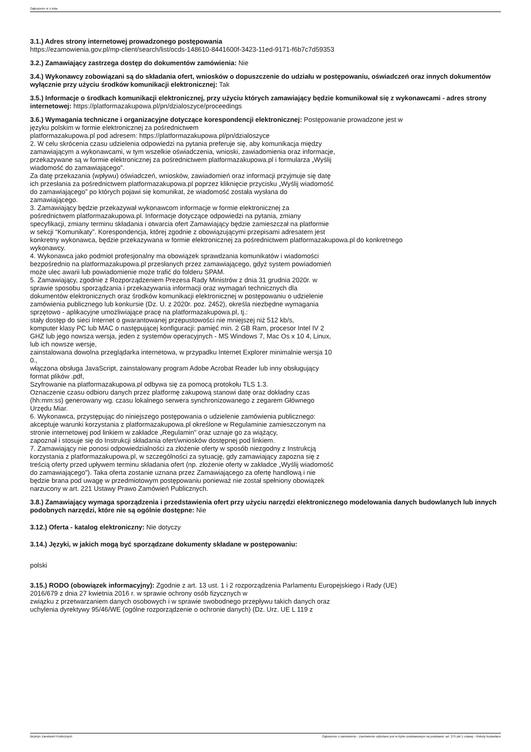Ogłoszenie nr z dnia
3.1.) Adres strony internetowej prowadzonego postępowania
https://ezamowienia.gov.pl/mp-client/search/list/ocds-148610-8441600f-3423-11ed-9171-f6b7c7d59353
3.2.) Zamawiający zastrzega dostęp do dokumentów zamówienia: Nie
3.4.) Wykonawcy zobowiązani są do składania ofert, wniosków o dopuszczenie do udziału w postępowaniu, oświadczeń oraz innych dokumentów wyłącznie przy użyciu środków komunikacji elektronicznej: Tak
3.5.) Informacje o środkach komunikacji elektronicznej, przy użyciu których zamawiający będzie komunikował się z wykonawcami - adres strony internetowej: https://platformazakupowa.pl/pn/dzialoszyce/proceedings
3.6.) Wymagania techniczne i organizacyjne dotyczące korespondencji elektronicznej: Postępowanie prowadzone jest w
języku polskim w formie elektronicznej za pośrednictwem
platformazakupowa.pl pod adresem: https://platformazakupowa.pl/pn/dzialoszyce
2. W celu skrócenia czasu udzielenia odpowiedzi na pytania preferuje się, aby komunikacja między
zamawiającym a wykonawcami, w tym wszelkie oświadczenia, wnioski, zawiadomienia oraz informacje,
przekazywane są w formie elektronicznej za pośrednictwem platformazakupowa.pl i formularza „Wyślij
wiadomość do zamawiającego”.
Za datę przekazania (wpływu) oświadczeń, wniosków, zawiadomień oraz informacji przyjmuje się datę
ich przesłania za pośrednictwem platformazakupowa.pl poprzez kliknięcie przycisku „Wyślij wiadomość
do zamawiającego” po których pojawi się komunikat, że wiadomość została wysłana do
zamawiającego.
3. Zamawiający będzie przekazywał wykonawcom informacje w formie elektronicznej za
pośrednictwem platformazakupowa.pl. Informacje dotyczące odpowiedzi na pytania, zmiany
specyfikacji, zmiany terminu składania i otwarcia ofert Zamawiający będzie zamieszczał na platformie
w sekcji “Komunikaty”. Korespondencja, której zgodnie z obowiązującymi przepisami adresatem jest
konkretny wykonawca, będzie przekazywana w formie elektronicznej za pośrednictwem platformazakupowa.pl do konkretnego
wykonawcy.
4. Wykonawca jako podmiot profesjonalny ma obowiązek sprawdzania komunikatów i wiadomości
bezpośrednio na platformazakupowa.pl przesłanych przez zamawiającego, gdyż system powiadomień
może ulec awarii lub powiadomienie może trafić do folderu SPAM.
5. Zamawiający, zgodnie z Rozporządzeniem Prezesa Rady Ministrów z dnia 31 grudnia 2020r. w
sprawie sposobu sporządzania i przekazywania informacji oraz wymagań technicznych dla
dokumentów elektronicznych oraz środków komunikacji elektronicznej w postępowaniu o udzielenie
zamówienia publicznego lub konkursie (Dz. U. z 2020r. poz. 2452), określa niezbędne wymagania
sprzętowo - aplikacyjne umożliwiające pracę na platformazakupowa.pl, tj.:
stały dostęp do sieci Internet o gwarantowanej przepustowości nie mniejszej niż 512 kb/s,
komputer klasy PC lub MAC o następującej konfiguracji: pamięć min. 2 GB Ram, procesor Intel IV 2
GHZ lub jego nowsza wersja, jeden z systemów operacyjnych - MS Windows 7, Mac Os x 10 4, Linux,
lub ich nowsze wersje,
zainstalowana dowolna przeglądarka internetowa, w przypadku Internet Explorer minimalnie wersja 10
0.,
włączona obsługa JavaScript, zainstalowany program Adobe Acrobat Reader lub inny obsługujący
format plików .pdf,
Szyfrowanie na platformazakupowa.pl odbywa się za pomocą protokołu TLS 1.3.
Oznaczenie czasu odbioru danych przez platformę zakupową stanowi datę oraz dokładny czas
(hh:mm:ss) generowany wg. czasu lokalnego serwera synchronizowanego z zegarem Głównego
Urzędu Miar.
6. Wykonawca, przystępując do niniejszego postępowania o udzielenie zamówienia publicznego:
akceptuje warunki korzystania z platformazakupowa.pl określone w Regulaminie zamieszczonym na
stronie internetowej pod linkiem w zakładce „Regulamin" oraz uznaje go za wiążący,
zapoznał i stosuje się do Instrukcji składania ofert/wniosków dostępnej pod linkiem.
7. Zamawiający nie ponosi odpowiedzialności za złożenie oferty w sposób niezgodny z Instrukcją
korzystania z platformazakupowa.pl, w szczególności za sytuację, gdy zamawiający zapozna się z
treścią oferty przed upływem terminu składania ofert (np. złożenie oferty w zakładce „Wyślij wiadomość
do zamawiającego"). Taka oferta zostanie uznana przez Zamawiającego za ofertę handlową i nie
będzie brana pod uwagę w przedmiotowym postępowaniu ponieważ nie został spełniony obowiązek
narzucony w art. 221 Ustawy Prawo Zamówień Publicznych.
3.8.) Zamawiający wymaga sporządzenia i przedstawienia ofert przy użyciu narzędzi elektronicznego modelowania danych budowlanych lub innych podobnych narzędzi, które nie są ogólnie dostępne: Nie
3.12.) Oferta - katalog elektroniczny: Nie dotyczy
3.14.) Języki, w jakich mogą być sporządzane dokumenty składane w postępowaniu:
polski
3.15.) RODO (obowiązek informacyjny): Zgodnie z art. 13 ust. 1 i 2 rozporządzenia Parlamentu Europejskiego i Rady (UE)
2016/679 z dnia 27 kwietnia 2016 r. w sprawie ochrony osób fizycznych w
związku z przetwarzaniem danych osobowych i w sprawie swobodnego przepływu takich danych oraz
uchylenia dyrektywy 95/46/WE (ogólne rozporządzenie o ochronie danych) (Dz. Urz. UE L 119 z
Biuletyn Zamówień Publicznych Ogłoszenie o zamówieniu - Zamówienie udzielane jest w trybie podstawowym na podstawie: art. 275 pkt 1 ustawy - Roboty budowlane